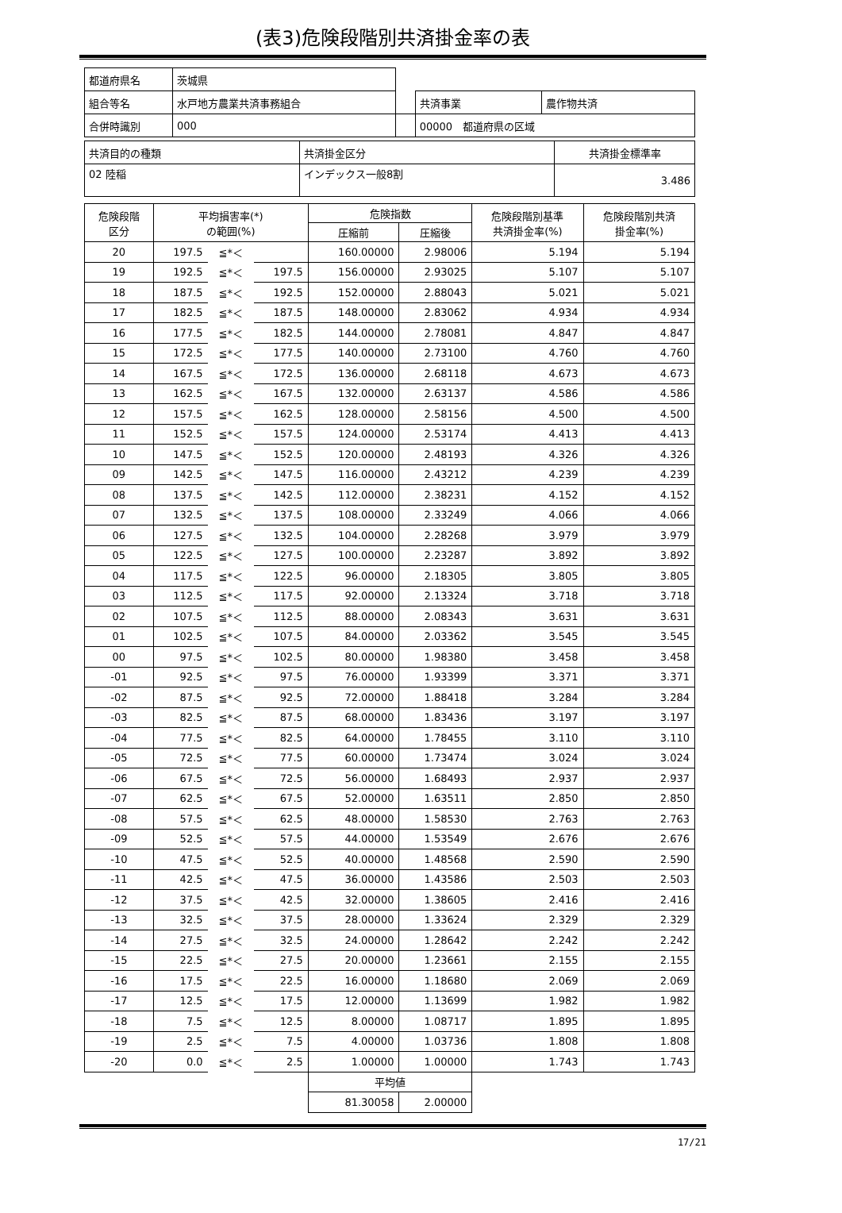(表3)危険段階別共済掛金率の表
| 都道府県名 | 茨城県 | | | |
| 組合等名 | 水戸地方農業共済事務組合 | | 共済事業 | 農作物共済 |
| 合併時識別 | 000 | | 00000 都道府県の区域 | |
| 共済目的の種類 | 共済掛金区分 | 共済掛金標準率 |
| 02 陸稲 | インデックス一般8割 | 3.486 |
| 危険段階 区分 | 平均損害率(*) の範囲(%) | | | 危険指数 | | 危険段階別基準 共済掛金率(%) | 危険段階別共済 掛金率(%) |
| --- | --- | --- | --- | --- | --- | --- | --- |
| | | | | 圧縮前 | 圧縮後 | | |
| 20 | 197.5 | ≦*＜ | | 160.00000 | 2.98006 | 5.194 | 5.194 |
| 19 | 192.5 | ≦*＜ | 197.5 | 156.00000 | 2.93025 | 5.107 | 5.107 |
| 18 | 187.5 | ≦*＜ | 192.5 | 152.00000 | 2.88043 | 5.021 | 5.021 |
| 17 | 182.5 | ≦*＜ | 187.5 | 148.00000 | 2.83062 | 4.934 | 4.934 |
| 16 | 177.5 | ≦*＜ | 182.5 | 144.00000 | 2.78081 | 4.847 | 4.847 |
| 15 | 172.5 | ≦*＜ | 177.5 | 140.00000 | 2.73100 | 4.760 | 4.760 |
| 14 | 167.5 | ≦*＜ | 172.5 | 136.00000 | 2.68118 | 4.673 | 4.673 |
| 13 | 162.5 | ≦*＜ | 167.5 | 132.00000 | 2.63137 | 4.586 | 4.586 |
| 12 | 157.5 | ≦*＜ | 162.5 | 128.00000 | 2.58156 | 4.500 | 4.500 |
| 11 | 152.5 | ≦*＜ | 157.5 | 124.00000 | 2.53174 | 4.413 | 4.413 |
| 10 | 147.5 | ≦*＜ | 152.5 | 120.00000 | 2.48193 | 4.326 | 4.326 |
| 09 | 142.5 | ≦*＜ | 147.5 | 116.00000 | 2.43212 | 4.239 | 4.239 |
| 08 | 137.5 | ≦*＜ | 142.5 | 112.00000 | 2.38231 | 4.152 | 4.152 |
| 07 | 132.5 | ≦*＜ | 137.5 | 108.00000 | 2.33249 | 4.066 | 4.066 |
| 06 | 127.5 | ≦*＜ | 132.5 | 104.00000 | 2.28268 | 3.979 | 3.979 |
| 05 | 122.5 | ≦*＜ | 127.5 | 100.00000 | 2.23287 | 3.892 | 3.892 |
| 04 | 117.5 | ≦*＜ | 122.5 | 96.00000 | 2.18305 | 3.805 | 3.805 |
| 03 | 112.5 | ≦*＜ | 117.5 | 92.00000 | 2.13324 | 3.718 | 3.718 |
| 02 | 107.5 | ≦*＜ | 112.5 | 88.00000 | 2.08343 | 3.631 | 3.631 |
| 01 | 102.5 | ≦*＜ | 107.5 | 84.00000 | 2.03362 | 3.545 | 3.545 |
| 00 | 97.5 | ≦*＜ | 102.5 | 80.00000 | 1.98380 | 3.458 | 3.458 |
| -01 | 92.5 | ≦*＜ | 97.5 | 76.00000 | 1.93399 | 3.371 | 3.371 |
| -02 | 87.5 | ≦*＜ | 92.5 | 72.00000 | 1.88418 | 3.284 | 3.284 |
| -03 | 82.5 | ≦*＜ | 87.5 | 68.00000 | 1.83436 | 3.197 | 3.197 |
| -04 | 77.5 | ≦*＜ | 82.5 | 64.00000 | 1.78455 | 3.110 | 3.110 |
| -05 | 72.5 | ≦*＜ | 77.5 | 60.00000 | 1.73474 | 3.024 | 3.024 |
| -06 | 67.5 | ≦*＜ | 72.5 | 56.00000 | 1.68493 | 2.937 | 2.937 |
| -07 | 62.5 | ≦*＜ | 67.5 | 52.00000 | 1.63511 | 2.850 | 2.850 |
| -08 | 57.5 | ≦*＜ | 62.5 | 48.00000 | 1.58530 | 2.763 | 2.763 |
| -09 | 52.5 | ≦*＜ | 57.5 | 44.00000 | 1.53549 | 2.676 | 2.676 |
| -10 | 47.5 | ≦*＜ | 52.5 | 40.00000 | 1.48568 | 2.590 | 2.590 |
| -11 | 42.5 | ≦*＜ | 47.5 | 36.00000 | 1.43586 | 2.503 | 2.503 |
| -12 | 37.5 | ≦*＜ | 42.5 | 32.00000 | 1.38605 | 2.416 | 2.416 |
| -13 | 32.5 | ≦*＜ | 37.5 | 28.00000 | 1.33624 | 2.329 | 2.329 |
| -14 | 27.5 | ≦*＜ | 32.5 | 24.00000 | 1.28642 | 2.242 | 2.242 |
| -15 | 22.5 | ≦*＜ | 27.5 | 20.00000 | 1.23661 | 2.155 | 2.155 |
| -16 | 17.5 | ≦*＜ | 22.5 | 16.00000 | 1.18680 | 2.069 | 2.069 |
| -17 | 12.5 | ≦*＜ | 17.5 | 12.00000 | 1.13699 | 1.982 | 1.982 |
| -18 | 7.5 | ≦*＜ | 12.5 | 8.00000 | 1.08717 | 1.895 | 1.895 |
| -19 | 2.5 | ≦*＜ | 7.5 | 4.00000 | 1.03736 | 1.808 | 1.808 |
| -20 | 0.0 | ≦*＜ | 2.5 | 1.00000 | 1.00000 | 1.743 | 1.743 |
| | | | | 平均値 | | | |
| | | | | 81.30058 | 2.00000 | | |
17/21